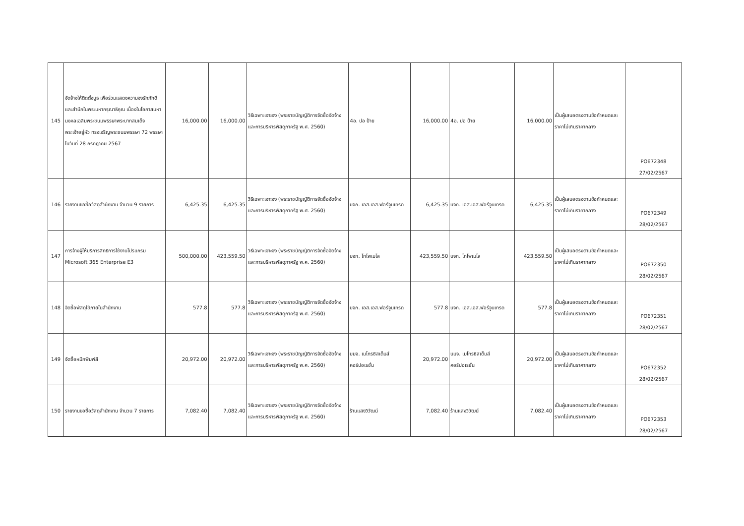| 145 | จัดจ้างให้ติดตั้งบูธ เพื่อร่วมแสดงความจงรักภักดี และสำนึกในพระมหากรุณาธิคุณ เนื่องในโอกาสมหามงคลเฉลิมพระชนมพรรษาพระบาทสมเด็จพระเจ้าอยู่หัว ทรงเจริญพระชนมพรรษา 72 พรรษา ในวันที่ 28 กรกฎาคม 2567 | 16,000.00 | 16,000.00 | วิธีเฉพาะเจาะจง (พระราชบัญญัติการจัดซื้อจัดจ้างและการบริหารพัสดุภาครัฐ พ.ศ. 2560) | 4อ. ปอ ป้าย | 16,000.00 | 4อ. ปอ ป้าย | 16,000.00 | เป็นผู้เสนอตรงตามข้อกำหนดและราคาไม่เกินราคากลาง | PO672348 27/02/2567 |
| 146 | รายงานขอซื้อวัสดุสำนักงาน จำนวน 9 รายการ | 6,425.35 | 6,425.35 | วิธีเฉพาะเจาะจง (พระราชบัญญัติการจัดซื้อจัดจ้างและการบริหารพัสดุภาครัฐ พ.ศ. 2560) | บจก. เอส.เอส.ฟอร์จูนเทรด | 6,425.35 | บจก. เอส.เอส.ฟอร์จูนเทรด | 6,425.35 | เป็นผู้เสนอตรงตามข้อกำหนดและราคาไม่เกินราคากลาง | PO672349 28/02/2567 |
| 147 | การจ้างผู้ให้บริการสิทธิการใช้งานโปรแกรม Microsoft 365 Enterprise E3 | 500,000.00 | 423,559.50 | วิธีเฉพาะเจาะจง (พระราชบัญญัติการจัดซื้อจัดจ้างและการบริหารพัสดุภาครัฐ พ.ศ. 2560) | บจก. โกโพเมโล | 423,559.50 | บจก. โกโพเมโล | 423,559.50 | เป็นผู้เสนอตรงตามข้อกำหนดและราคาไม่เกินราคากลาง | PO672350 28/02/2567 |
| 148 | จัดซื้อพัสดุใช้ภายในสำนักงาน | 577.8 | 577.8 | วิธีเฉพาะเจาะจง (พระราชบัญญัติการจัดซื้อจัดจ้างและการบริหารพัสดุภาครัฐ พ.ศ. 2560) | บจก. เอส.เอส.ฟอร์จูนเทรด | 577.8 | บจก. เอส.เอส.ฟอร์จูนเทรด | 577.8 | เป็นผู้เสนอตรงตามข้อกำหนดและราคาไม่เกินราคากลาง | PO672351 28/02/2567 |
| 149 | จัดซื้อหมึกพิมพ์สี | 20,972.00 | 20,972.00 | วิธีเฉพาะเจาะจง (พระราชบัญญัติการจัดซื้อจัดจ้างและการบริหารพัสดุภาครัฐ พ.ศ. 2560) | บมจ. เมโทรซิสเต็มส์คอร์ปอเรชั่น | 20,972.00 | บมจ. เมโทรซิสเต็มส์คอร์ปอเรชั่น | 20,972.00 | เป็นผู้เสนอตรงตามข้อกำหนดและราคาไม่เกินราคากลาง | PO672352 28/02/2567 |
| 150 | รายงานขอซื้อวัสดุสำนักงาน จำนวน 7 รายการ | 7,082.40 | 7,082.40 | วิธีเฉพาะเจาะจง (พระราชบัญญัติการจัดซื้อจัดจ้างและการบริหารพัสดุภาครัฐ พ.ศ. 2560) | ร้านแสงวิวัฒน์ | 7,082.40 | ร้านแสงวิวัฒน์ | 7,082.40 | เป็นผู้เสนอตรงตามข้อกำหนดและราคาไม่เกินราคากลาง | PO672353 28/02/2567 |